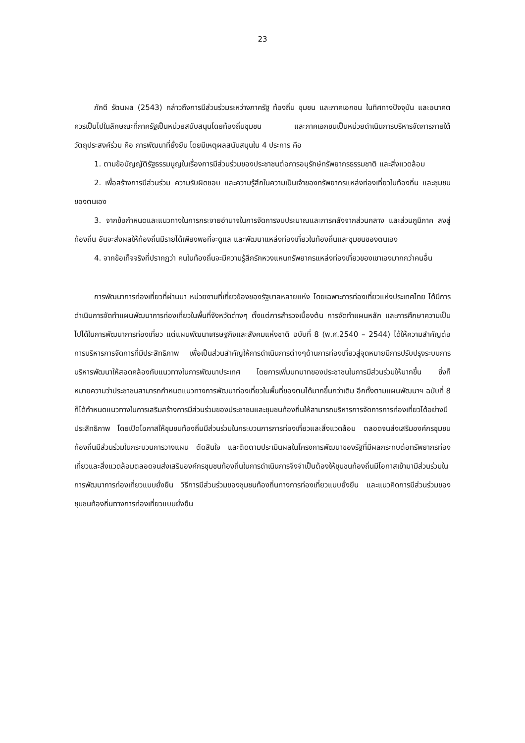23
ภักดี รัตนผล (2543) กล่าวถึงการมีส่วนร่วมระหว่างภาครัฐ ท้องถิ่น ชุมชน และภาคเอกชน ในทิศทางปัจจุบัน และอนาคต ควรเป็นไปในลักษณะที่ภาครัฐเป็นหน่วยสนับสนุนโดยท้องถิ่นชุมชน และภาคเอกชนเป็นหน่วยดำเนินการบริหารจัดการภายใต้วัตถุประสงค์ร่วม คือ การพัฒนาที่ยั่งยืน โดยมีเหตุผลสนับสนุนใน 4 ประการ คือ
1. ตามข้อบัญญัติรัฐธรรมนูญในเรื่องการมีส่วนร่วมของประชาชนต่อการอนุรักษ์ทรัพยากรธรรมชาติ และสิ่งแวดล้อม
2. เพื่อสร้างการมีส่วนร่วม ความรับผิดชอบ และความรู้สึกในความเป็นเจ้าของทรัพยากรแหล่งท่องเที่ยวในท้องถิ่น และชุมชนของตนเอง
3. จากข้อกำหนดและแนวทางในการกระจายอำนาจในการจัดการงบประมาณและการคลังจากส่วนกลาง และส่วนภูมิภาค ลงสู่ท้องถิ่น อันจะส่งผลให้ท้องถิ่นมีรายได้เพียงพอที่จะดูแล และพัฒนาแหล่งท่องเที่ยวในท้องถิ่นและชุมชนของตนเอง
4. จากข้อเท็จจริงที่ปรากฏว่า คนในท้องถิ่นจะมีความรู้สึกรักหวงแหนทรัพยากรแหล่งท่องเที่ยวของเขาเองมากกว่าคนอื่น
การพัฒนาการท่องเที่ยวที่ผ่านมา หน่วยงานที่เกี่ยวข้องของรัฐบาลหลายแห่ง โดยเฉพาะการท่องเที่ยวแห่งประเทศไทย ได้มีการดำเนินการจัดทำแผนพัฒนาการท่องเที่ยวในพื้นที่จังหวัดต่างๆ ตั้งแต่การสำรวจเบื้องต้น การจัดทำแผนหลัก และการศึกษาความเป็นไปได้ในการพัฒนาการท่องเที่ยว แต่แผนพัฒนาเศรษฐกิจและสังคมแห่งชาติ ฉบับที่ 8 (พ.ศ.2540 – 2544) ได้ให้ความสำคัญต่อการบริหารการจัดการที่มีประสิทธิภาพ เพื่อเป็นส่วนสำคัญให้การดำเนินการต่างๆด้านการท่องเที่ยวสู่จุดหมายมีการปรับปรุงระบบการบริหารพัฒนาให้สอดคล้องกับแนวทางในการพัฒนาประเทศ โดยการเพิ่มบทบาทของประชาชนในการมีส่วนร่วมให้มากขึ้น ซึ่งก็หมายความว่าประชาชนสามารถกำหนดแนวทางการพัฒนาท่องเที่ยวในพื้นที่ของตนได้มากขึ้นกว่าเดิม อีกทั้งตามแผนพัฒนาฯ ฉบับที่ 8 ก็ได้กำหนดแนวทางในการเสริมสร้างการมีส่วนร่วมของประชาชนและชุมชนท้องถิ่นให้สามารถบริหารการจัดการการท่องเที่ยวได้อย่างมีประสิทธิภาพ โดยเปิดโอกาสให้ชุมชนท้องถิ่นมีส่วนร่วมในกระบวนการการท่องเที่ยวและสิ่งแวดล้อม ตลอดจนส่งเสริมองค์กรชุมชนท้องถิ่นมีส่วนร่วมในกระบวนการวางแผน ตัดสินใจ และติดตามประเมินผลในโครงการพัฒนาของรัฐที่มีผลกระทบต่อทรัพยากรท่องเที่ยวและสิ่งแวดล้อมตลอดจนส่งเสริมองค์กรชุมชนท้องถิ่นในการดำเนินการจึงจำเป็นต้องให้ชุมชนท้องถิ่นมีโอกาสเข้ามามีส่วนร่วมในการพัฒนาการท่องเที่ยวแบบยั่งยืน วิธีการมีส่วนร่วมของชุมชนท้องถิ่นทางการท่องเที่ยวแบบยั่งยืน และแนวคิดการมีส่วนร่วมของชุมชนท้องถิ่นทางการท่องเที่ยวแบบยั่งยืน